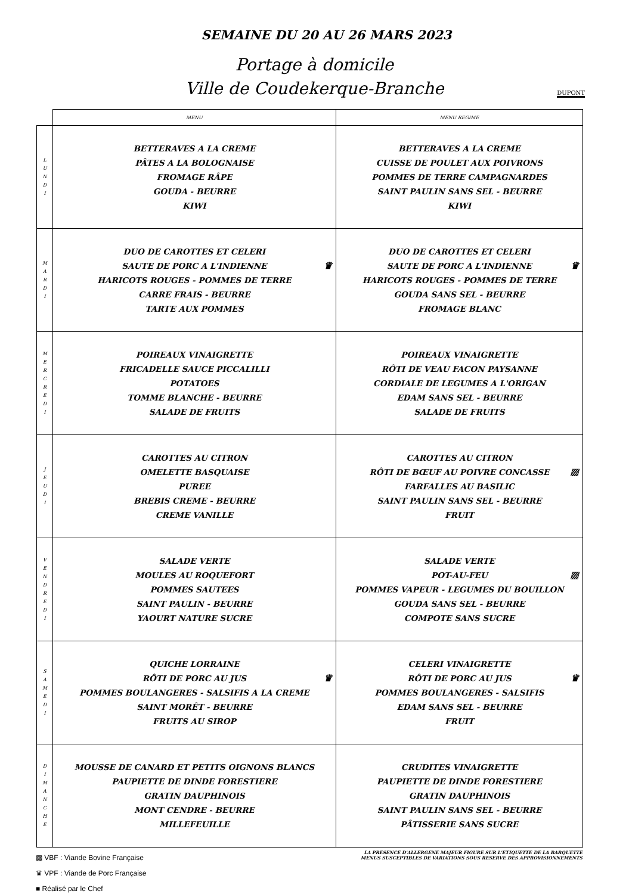SEMAINE DU 20 AU 26 MARS 2023
Portage à domicile
Ville de Coudekerque-Branche
DUPONT
| | MENU | MENU REGIME |
| --- | --- | --- |
| L U N D I | BETTERAVES A LA CREME PÂTES A LA BOLOGNAISE FROMAGE RÂPE GOUDA - BEURRE KIWI | BETTERAVES A LA CREME CUISSE DE POULET AUX POIVRONS POMMES DE TERRE CAMPAGNARDES SAINT PAULIN SANS SEL - BEURRE KIWI |
| M A R D I | DUO DE CAROTTES ET CELERI SAUTE DE PORC A L'INDIENNE HARICOTS ROUGES - POMMES DE TERRE CARRE FRAIS - BEURRE TARTE AUX POMMES ♛ | DUO DE CAROTTES ET CELERI SAUTE DE PORC A L'INDIENNE HARICOTS ROUGES - POMMES DE TERRE GOUDA SANS SEL - BEURRE FROMAGE BLANC ♛ |
| M E R C R E D I | POIREAUX VINAIGRETTE FRICADELLE SAUCE PICCALILLI POTATOES TOMME BLANCHE - BEURRE SALADE DE FRUITS | POIREAUX VINAIGRETTE RÔTI DE VEAU FACON PAYSANNE CORDIALE DE LEGUMES A L'ORIGAN EDAM SANS SEL - BEURRE SALADE DE FRUITS |
| J E U D I | CAROTTES AU CITRON OMELETTE BASQUAISE PUREE BREBIS CREME - BEURRE CREME VANILLE | CAROTTES AU CITRON RÔTI DE BŒUF AU POIVRE CONCASSE FARFALLES AU BASILIC SAINT PAULIN SANS SEL - BEURRE FRUIT ▩ |
| V E N D R E D I | SALADE VERTE MOULES AU ROQUEFORT POMMES SAUTEES SAINT PAULIN - BEURRE YAOURT NATURE SUCRE | SALADE VERTE POT-AU-FEU POMMES VAPEUR - LEGUMES DU BOUILLON GOUDA SANS SEL - BEURRE COMPOTE SANS SUCRE ▩ |
| S A M E D I | QUICHE LORRAINE RÔTI DE PORC AU JUS POMMES BOULANGERES - SALSIFIS A LA CREME SAINT MORÊT - BEURRE FRUITS AU SIROP ♛ | CELERI VINAIGRETTE RÔTI DE PORC AU JUS POMMES BOULANGERES - SALSIFIS EDAM SANS SEL - BEURRE FRUIT ♛ |
| D I M A N C H E | MOUSSE DE CANARD ET PETITS OIGNONS BLANCS PAUPIETTE DE DINDE FORESTIERE GRATIN DAUPHINOIS MONT CENDRE - BEURRE MILLEFEUILLE | CRUDITES VINAIGRETTE PAUPIETTE DE DINDE FORESTIERE GRATIN DAUPHINOIS SAINT PAULIN SANS SEL - BEURRE PÂTISSERIE SANS SUCRE |
▩ VBF : Viande Bovine Française
♛ VPF : Viande de Porc Française
■ Réalisé par le Chef
LA PRESENCE D'ALLERGENE MAJEUR FIGURE SUR L'ETIQUETTE DE LA BARQUETTE
MENUS SUSCEPTIBLES DE VARIATIONS SOUS RESERVE DES APPROVISIONNEMENTS